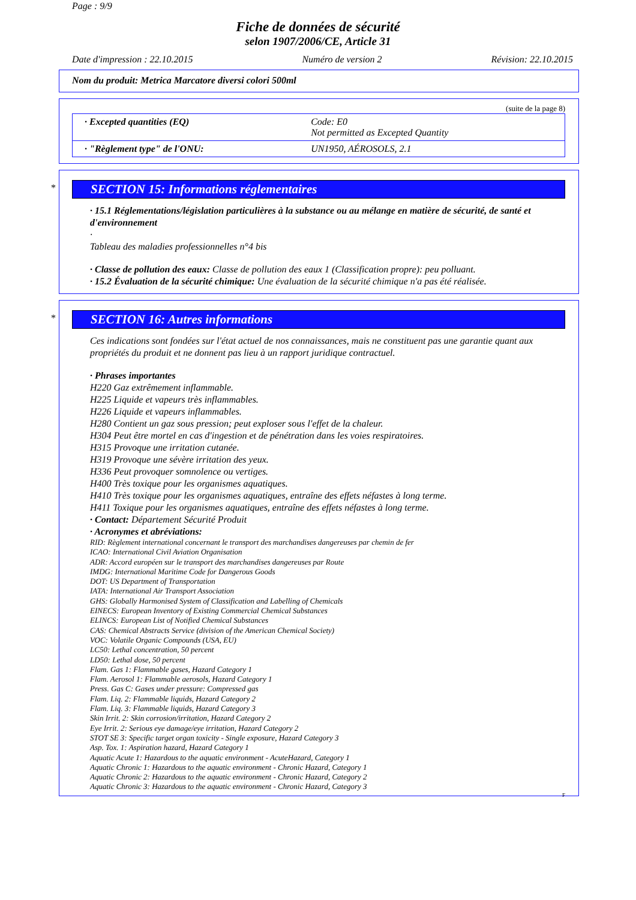Page : 9/9
Fiche de données de sécurité
selon 1907/2006/CE, Article 31
Date d'impression : 22.10.2015 Numéro de version 2 Révision: 22.10.2015
Nom du produit: Metrica Marcatore diversi colori 500ml
(suite de la page 8)
| · Excepted quantities (EQ) | Code: E0 Not permitted as Excepted Quantity |
| · "Règlement type" de l'ONU: | UN1950, AÉROSOLS, 2.1 |
*
SECTION 15: Informations réglementaires
· 15.1 Réglementations/législation particulières à la substance ou au mélange en matière de sécurité, de santé et d'environnement
·
Tableau des maladies professionnelles n°4 bis
· Classe de pollution des eaux: Classe de pollution des eaux 1 (Classification propre): peu polluant.
· 15.2 Évaluation de la sécurité chimique: Une évaluation de la sécurité chimique n'a pas été réalisée.
*
SECTION 16: Autres informations
Ces indications sont fondées sur l'état actuel de nos connaissances, mais ne constituent pas une garantie quant aux propriétés du produit et ne donnent pas lieu à un rapport juridique contractuel.
· Phrases importantes
H220 Gaz extrêmement inflammable.
H225 Liquide et vapeurs très inflammables.
H226 Liquide et vapeurs inflammables.
H280 Contient un gaz sous pression; peut exploser sous l'effet de la chaleur.
H304 Peut être mortel en cas d'ingestion et de pénétration dans les voies respiratoires.
H315 Provoque une irritation cutanée.
H319 Provoque une sévère irritation des yeux.
H336 Peut provoquer somnolence ou vertiges.
H400 Très toxique pour les organismes aquatiques.
H410 Très toxique pour les organismes aquatiques, entraîne des effets néfastes à long terme.
H411 Toxique pour les organismes aquatiques, entraîne des effets néfastes à long terme.
· Contact: Département Sécurité Produit
· Acronymes et abréviations:
RID: Règlement international concernant le transport des marchandises dangereuses par chemin de fer
ICAO: International Civil Aviation Organisation
ADR: Accord européen sur le transport des marchandises dangereuses par Route
IMDG: International Maritime Code for Dangerous Goods
DOT: US Department of Transportation
IATA: International Air Transport Association
GHS: Globally Harmonised System of Classification and Labelling of Chemicals
EINECS: European Inventory of Existing Commercial Chemical Substances
ELINCS: European List of Notified Chemical Substances
CAS: Chemical Abstracts Service (division of the American Chemical Society)
VOC: Volatile Organic Compounds (USA, EU)
LC50: Lethal concentration, 50 percent
LD50: Lethal dose, 50 percent
Flam. Gas 1: Flammable gases, Hazard Category 1
Flam. Aerosol 1: Flammable aerosols, Hazard Category 1
Press. Gas C: Gases under pressure: Compressed gas
Flam. Liq. 2: Flammable liquids, Hazard Category 2
Flam. Liq. 3: Flammable liquids, Hazard Category 3
Skin Irrit. 2: Skin corrosion/irritation, Hazard Category 2
Eye Irrit. 2: Serious eye damage/eye irritation, Hazard Category 2
STOT SE 3: Specific target organ toxicity - Single exposure, Hazard Category 3
Asp. Tox. 1: Aspiration hazard, Hazard Category 1
Aquatic Acute 1: Hazardous to the aquatic environment - AcuteHazard, Category 1
Aquatic Chronic 1: Hazardous to the aquatic environment - Chronic Hazard, Category 1
Aquatic Chronic 2: Hazardous to the aquatic environment - Chronic Hazard, Category 2
Aquatic Chronic 3: Hazardous to the aquatic environment - Chronic Hazard, Category 3
F